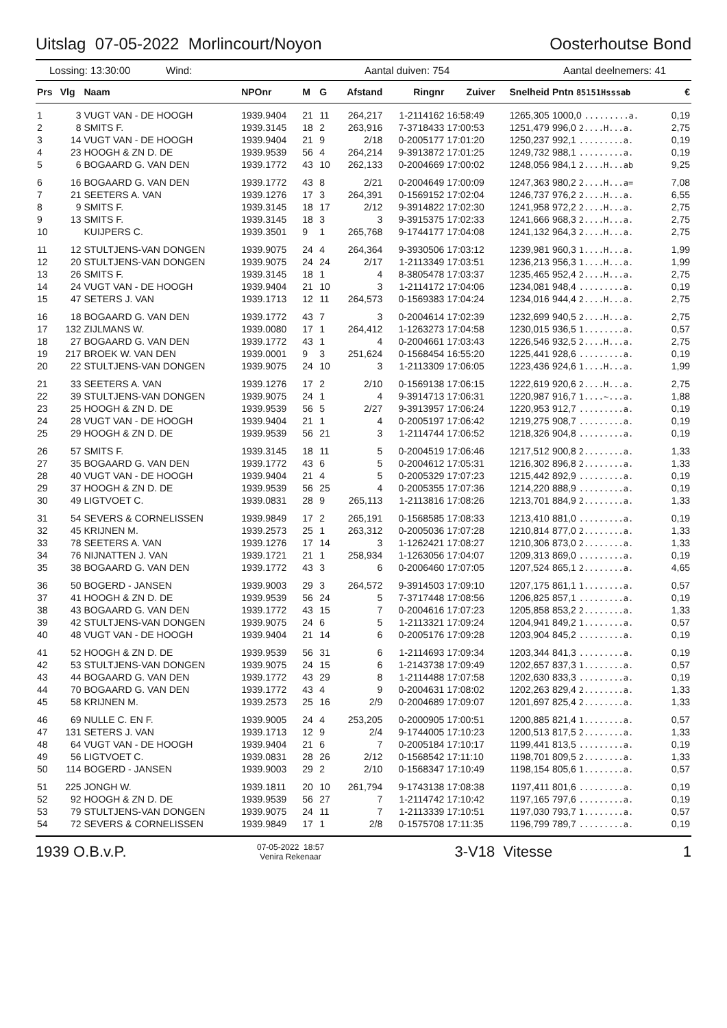Uitslag 07-05-2022 Morlincourt/Noyon Oosterhoutse Bond
Lossing: 13:30:00 Wind: Aantal duiven: 754 Aantal deelnemers: 41
| Prs | Vlg | Naam | NPOnr | M | G | Afstand | Ringnr | Zuiver | Snelheid | Pntn 85151Hsssab | € |
| --- | --- | --- | --- | --- | --- | --- | --- | --- | --- | --- | --- |
| 1 | 3 | VUGT VAN - DE HOOGH | 1939.9404 | 21 | 11 | 264,217 | 1-2114162 | 16:58:49 | 1265,305 | 1000,0 .........a. | 0,19 |
| 2 | 8 | SMITS F. | 1939.3145 | 18 | 2 | 263,916 | 7-3718433 | 17:00:53 | 1251,479 | 996,0 2....H...a. | 2,75 |
| 3 | 14 | VUGT VAN - DE HOOGH | 1939.9404 | 21 | 9 | 2/18 | 0-2005177 | 17:01:20 | 1250,237 | 992,1 .........a. | 0,19 |
| 4 | 23 | HOOGH & ZN D. DE | 1939.9539 | 56 | 4 | 264,214 | 9-3913872 | 17:01:25 | 1249,732 | 988,1 .........a. | 0,19 |
| 5 | 6 | BOGAARD G. VAN DEN | 1939.1772 | 43 | 10 | 262,133 | 0-2004669 | 17:00:02 | 1248,056 | 984,1 2....H...ab | 9,25 |
| 6 | 16 | BOGAARD G. VAN DEN | 1939.1772 | 43 | 8 | 2/21 | 0-2004649 | 17:00:09 | 1247,363 | 980,2 2....H...a= | 7,08 |
| 7 | 21 | SEETERS A. VAN | 1939.1276 | 17 | 3 | 264,391 | 0-1569152 | 17:02:04 | 1246,737 | 976,2 2....H...a. | 6,55 |
| 8 | 9 | SMITS F. | 1939.3145 | 18 | 17 | 2/12 | 9-3914822 | 17:02:30 | 1241,958 | 972,2 2....H...a. | 2,75 |
| 9 | 13 | SMITS F. | 1939.3145 | 18 | 3 | 3 | 9-3915375 | 17:02:33 | 1241,666 | 968,3 2....H...a. | 2,75 |
| 10 | | KUIJPERS C. | 1939.3501 | 9 | 1 | 265,768 | 9-1744177 | 17:04:08 | 1241,132 | 964,3 2....H...a. | 2,75 |
| 11 | 12 | STULTJENS-VAN DONGEN | 1939.9075 | 24 | 4 | 264,364 | 9-3930506 | 17:03:12 | 1239,981 | 960,3 1....H...a. | 1,99 |
| 12 | 20 | STULTJENS-VAN DONGEN | 1939.9075 | 24 | 24 | 2/17 | 1-2113349 | 17:03:51 | 1236,213 | 956,3 1....H...a. | 1,99 |
| 13 | 26 | SMITS F. | 1939.3145 | 18 | 1 | 4 | 8-3805478 | 17:03:37 | 1235,465 | 952,4 2....H...a. | 2,75 |
| 14 | 24 | VUGT VAN - DE HOOGH | 1939.9404 | 21 | 10 | 3 | 1-2114172 | 17:04:06 | 1234,081 | 948,4 .........a. | 0,19 |
| 15 | 47 | SETERS J. VAN | 1939.1713 | 12 | 11 | 264,573 | 0-1569383 | 17:04:24 | 1234,016 | 944,4 2....H...a. | 2,75 |
| 16 | 18 | BOGAARD G. VAN DEN | 1939.1772 | 43 | 7 | 3 | 0-2004614 | 17:02:39 | 1232,699 | 940,5 2....H...a. | 2,75 |
| 17 | 132 | ZIJLMANS W. | 1939.0080 | 17 | 1 | 264,412 | 1-1263273 | 17:04:58 | 1230,015 | 936,5 1........a. | 0,57 |
| 18 | 27 | BOGAARD G. VAN DEN | 1939.1772 | 43 | 1 | 4 | 0-2004661 | 17:03:43 | 1226,546 | 932,5 2....H...a. | 2,75 |
| 19 | 217 | BROEK W. VAN DEN | 1939.0001 | 9 | 3 | 251,624 | 0-1568454 | 16:55:20 | 1225,441 | 928,6 .........a. | 0,19 |
| 20 | 22 | STULTJENS-VAN DONGEN | 1939.9075 | 24 | 10 | 3 | 1-2113309 | 17:06:05 | 1223,436 | 924,6 1....H...a. | 1,99 |
| 21 | 33 | SEETERS A. VAN | 1939.1276 | 17 | 2 | 2/10 | 0-1569138 | 17:06:15 | 1222,619 | 920,6 2....H...a. | 2,75 |
| 22 | 39 | STULTJENS-VAN DONGEN | 1939.9075 | 24 | 1 | 4 | 9-3914713 | 17:06:31 | 1220,987 | 916,7 1....~...a. | 1,88 |
| 23 | 25 | HOOGH & ZN D. DE | 1939.9539 | 56 | 5 | 2/27 | 9-3913957 | 17:06:24 | 1220,953 | 912,7 .........a. | 0,19 |
| 24 | 28 | VUGT VAN - DE HOOGH | 1939.9404 | 21 | 1 | 4 | 0-2005197 | 17:06:42 | 1219,275 | 908,7 .........a. | 0,19 |
| 25 | 29 | HOOGH & ZN D. DE | 1939.9539 | 56 | 21 | 3 | 1-2114744 | 17:06:52 | 1218,326 | 904,8 .........a. | 0,19 |
| 26 | 57 | SMITS F. | 1939.3145 | 18 | 11 | 5 | 0-2004519 | 17:06:46 | 1217,512 | 900,8 2........a. | 1,33 |
| 27 | 35 | BOGAARD G. VAN DEN | 1939.1772 | 43 | 6 | 5 | 0-2004612 | 17:05:31 | 1216,302 | 896,8 2........a. | 1,33 |
| 28 | 40 | VUGT VAN - DE HOOGH | 1939.9404 | 21 | 4 | 5 | 0-2005329 | 17:07:23 | 1215,442 | 892,9 .........a. | 0,19 |
| 29 | 37 | HOOGH & ZN D. DE | 1939.9539 | 56 | 25 | 4 | 0-2005355 | 17:07:36 | 1214,220 | 888,9 .........a. | 0,19 |
| 30 | 49 | LIGTVOET C. | 1939.0831 | 28 | 9 | 265,113 | 1-2113816 | 17:08:26 | 1213,701 | 884,9 2........a. | 1,33 |
| 31 | 54 | SEVERS & CORNELISSEN | 1939.9849 | 17 | 2 | 265,191 | 0-1568585 | 17:08:33 | 1213,410 | 881,0 .........a. | 0,19 |
| 32 | 45 | KRIJNEN M. | 1939.2573 | 25 | 1 | 263,312 | 0-2005036 | 17:07:28 | 1210,814 | 877,0 2........a. | 1,33 |
| 33 | 78 | SEETERS A. VAN | 1939.1276 | 17 | 14 | 3 | 1-1262421 | 17:08:27 | 1210,306 | 873,0 2........a. | 1,33 |
| 34 | 76 | NIJNATTEN J. VAN | 1939.1721 | 21 | 1 | 258,934 | 1-1263056 | 17:04:07 | 1209,313 | 869,0 .........a. | 0,19 |
| 35 | 38 | BOGAARD G. VAN DEN | 1939.1772 | 43 | 3 | 6 | 0-2006460 | 17:07:05 | 1207,524 | 865,1 2........a. | 4,65 |
| 36 | 50 | BOGERD - JANSEN | 1939.9003 | 29 | 3 | 264,572 | 9-3914503 | 17:09:10 | 1207,175 | 861,1 1........a. | 0,57 |
| 37 | 41 | HOOGH & ZN D. DE | 1939.9539 | 56 | 24 | 5 | 7-3717448 | 17:08:56 | 1206,825 | 857,1 .........a. | 0,19 |
| 38 | 43 | BOGAARD G. VAN DEN | 1939.1772 | 43 | 15 | 7 | 0-2004616 | 17:07:23 | 1205,858 | 853,2 2........a. | 1,33 |
| 39 | 42 | STULTJENS-VAN DONGEN | 1939.9075 | 24 | 6 | 5 | 1-2113321 | 17:09:24 | 1204,941 | 849,2 1........a. | 0,57 |
| 40 | 48 | VUGT VAN - DE HOOGH | 1939.9404 | 21 | 14 | 6 | 0-2005176 | 17:09:28 | 1203,904 | 845,2 .........a. | 0,19 |
| 41 | 52 | HOOGH & ZN D. DE | 1939.9539 | 56 | 31 | 6 | 1-2114693 | 17:09:34 | 1203,344 | 841,3 .........a. | 0,19 |
| 42 | 53 | STULTJENS-VAN DONGEN | 1939.9075 | 24 | 15 | 6 | 1-2143738 | 17:09:49 | 1202,657 | 837,3 1........a. | 0,57 |
| 43 | 44 | BOGAARD G. VAN DEN | 1939.1772 | 43 | 29 | 8 | 1-2114488 | 17:07:58 | 1202,630 | 833,3 .........a. | 0,19 |
| 44 | 70 | BOGAARD G. VAN DEN | 1939.1772 | 43 | 4 | 9 | 0-2004631 | 17:08:02 | 1202,263 | 829,4 2........a. | 1,33 |
| 45 | 58 | KRIJNEN M. | 1939.2573 | 25 | 16 | 2/9 | 0-2004689 | 17:09:07 | 1201,697 | 825,4 2........a. | 1,33 |
| 46 | 69 | NULLE C. EN F. | 1939.9005 | 24 | 4 | 253,205 | 0-2000905 | 17:00:51 | 1200,885 | 821,4 1........a. | 0,57 |
| 47 | 131 | SETERS J. VAN | 1939.1713 | 12 | 9 | 2/4 | 9-1744005 | 17:10:23 | 1200,513 | 817,5 2........a. | 1,33 |
| 48 | 64 | VUGT VAN - DE HOOGH | 1939.9404 | 21 | 6 | 7 | 0-2005184 | 17:10:17 | 1199,441 | 813,5 .........a. | 0,19 |
| 49 | 56 | LIGTVOET C. | 1939.0831 | 28 | 26 | 2/12 | 0-1568542 | 17:11:10 | 1198,701 | 809,5 2........a. | 1,33 |
| 50 | 114 | BOGERD - JANSEN | 1939.9003 | 29 | 2 | 2/10 | 0-1568347 | 17:10:49 | 1198,154 | 805,6 1........a. | 0,57 |
| 51 | 225 | JONGH W. | 1939.1811 | 20 | 10 | 261,794 | 9-1743138 | 17:08:38 | 1197,411 | 801,6 .........a. | 0,19 |
| 52 | 92 | HOOGH & ZN D. DE | 1939.9539 | 56 | 27 | 7 | 1-2114742 | 17:10:42 | 1197,165 | 797,6 .........a. | 0,19 |
| 53 | 79 | STULTJENS-VAN DONGEN | 1939.9075 | 24 | 11 | 7 | 1-2113339 | 17:10:51 | 1197,030 | 793,7 1........a. | 0,57 |
| 54 | 72 | SEVERS & CORNELISSEN | 1939.9849 | 17 | 1 | 2/8 | 0-1575708 | 17:11:35 | 1196,799 | 789,7 .........a. | 0,19 |
1939 O.B.v.P. 07-05-2022 18:57
Venira Rekenaar 3-V18 Vitesse 1